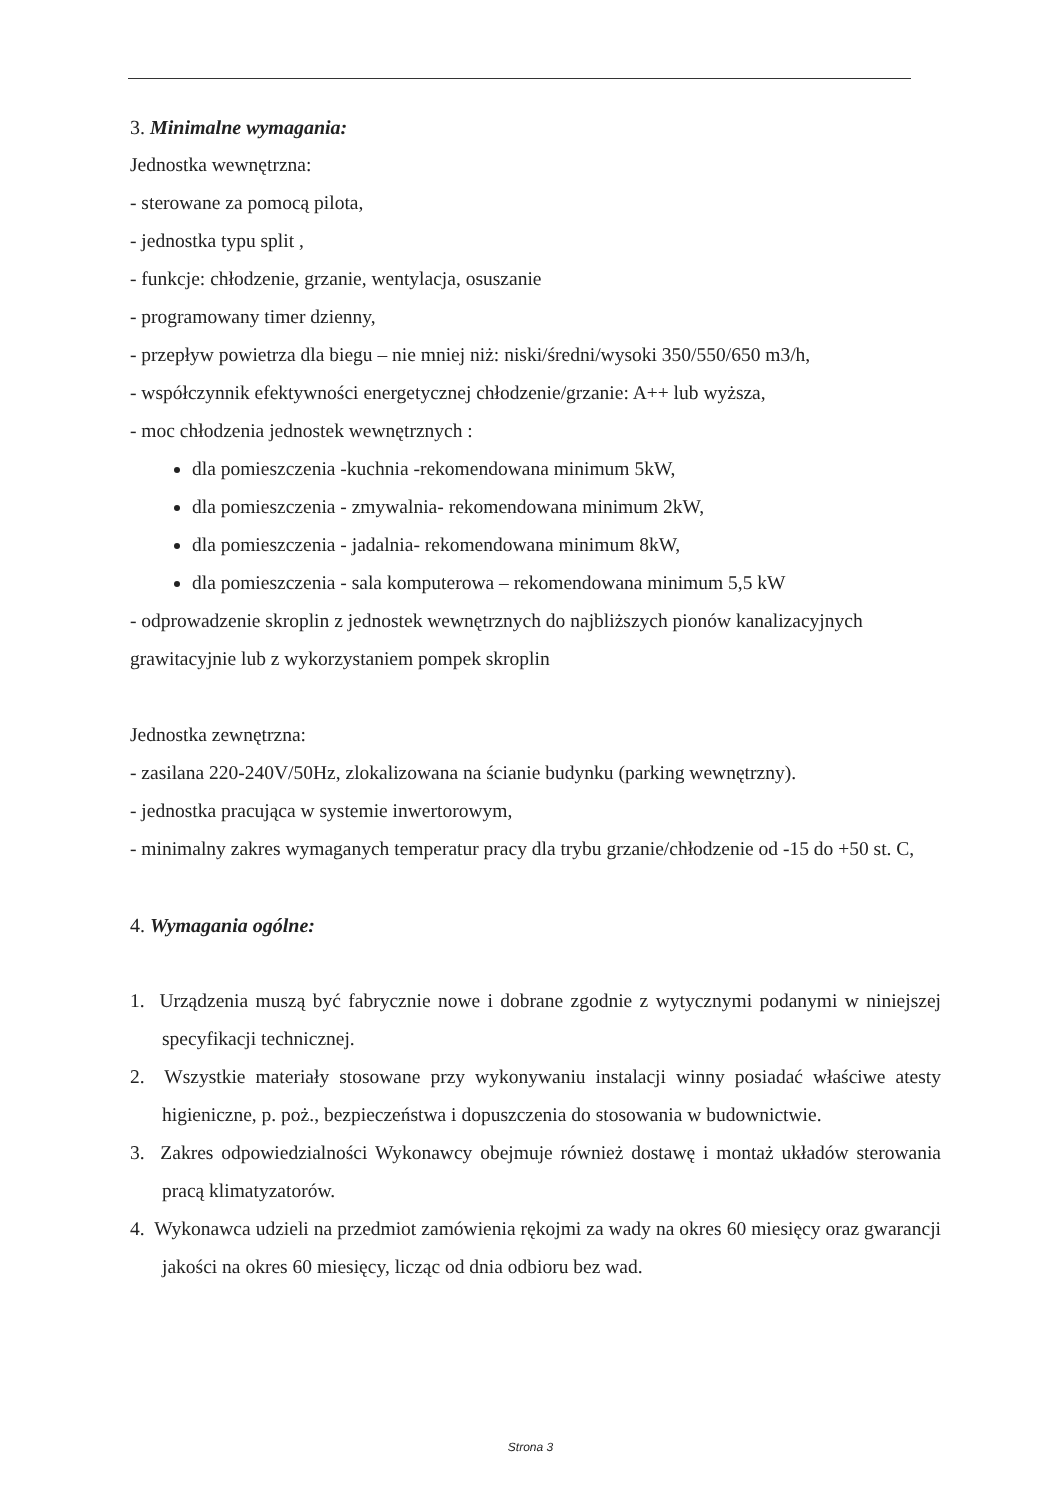3. Minimalne wymagania:
Jednostka wewnętrzna:
- sterowane za pomocą pilota,
- jednostka typu split ,
- funkcje: chłodzenie, grzanie, wentylacja, osuszanie
- programowany timer dzienny,
- przepływ powietrza dla biegu – nie mniej niż: niski/średni/wysoki 350/550/650 m3/h,
- współczynnik efektywności energetycznej chłodzenie/grzanie: A++ lub wyższa,
- moc chłodzenia jednostek wewnętrznych :
dla pomieszczenia -kuchnia -rekomendowana minimum 5kW,
dla pomieszczenia - zmywalnia- rekomendowana minimum 2kW,
dla pomieszczenia - jadalnia- rekomendowana minimum 8kW,
dla pomieszczenia - sala komputerowa – rekomendowana minimum 5,5 kW
- odprowadzenie skroplin z jednostek wewnętrznych do najbliższych pionów kanalizacyjnych grawitacyjnie lub z wykorzystaniem pompek skroplin
Jednostka zewnętrzna:
- zasilana 220-240V/50Hz, zlokalizowana na ścianie budynku (parking wewnętrzny).
- jednostka pracująca w systemie inwertorowym,
- minimalny zakres wymaganych temperatur pracy dla trybu grzanie/chłodzenie od -15 do +50 st. C,
4. Wymagania ogólne:
1. Urządzenia muszą być fabrycznie nowe i dobrane zgodnie z wytycznymi podanymi w niniejszej specyfikacji technicznej.
2. Wszystkie materiały stosowane przy wykonywaniu instalacji winny posiadać właściwe atesty higieniczne, p. poż., bezpieczeństwa i dopuszczenia do stosowania w budownictwie.
3. Zakres odpowiedzialności Wykonawcy obejmuje również dostawę i montaż układów sterowania pracą klimatyzatorów.
4. Wykonawca udzieli na przedmiot zamówienia rękojmi za wady na okres 60 miesięcy oraz gwarancji jakości na okres 60 miesięcy, licząc od dnia odbioru bez wad.
Strona 3